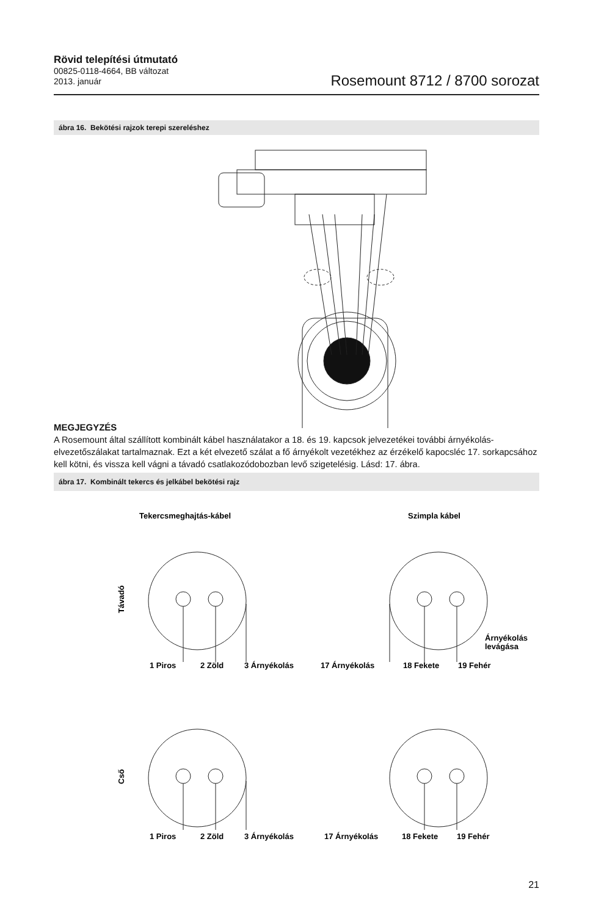Rövid telepítési útmutató
00825-0118-4664, BB változat
2013. január
Rosemount 8712 / 8700 sorozat
ábra 16. Bekötési rajzok terepi szereléshez
MEGJEGYZÉS
A Rosemount által szállított kombinált kábel használatakor a 18. és 19. kapcsok jelvezetékei további árnyékolás-elvezetőszálakat tartalmaznak. Ezt a két elvezető szálat a fő árnyékolt vezetékhez az érzékelő kapocsléc 17. sorkapcsához kell kötni, és vissza kell vágni a távadó csatlakozódobozban levő szigetelésig. Lásd: 17. ábra.
ábra 17. Kombinált tekercs és jelkábel bekötési rajz
Tekercsmeghajtás-kábel
Szimpla kábel
1 Piros
2 Zöld
3 Árnyékolás
17 Árnyékolás
18 Fekete
19 Fehér
Árnyékolás
levágása
1 Piros
2 Zöld
3 Árnyékolás
17 Árnyékolás
18 Fekete
19 Fehér
Távadó
Cső
21